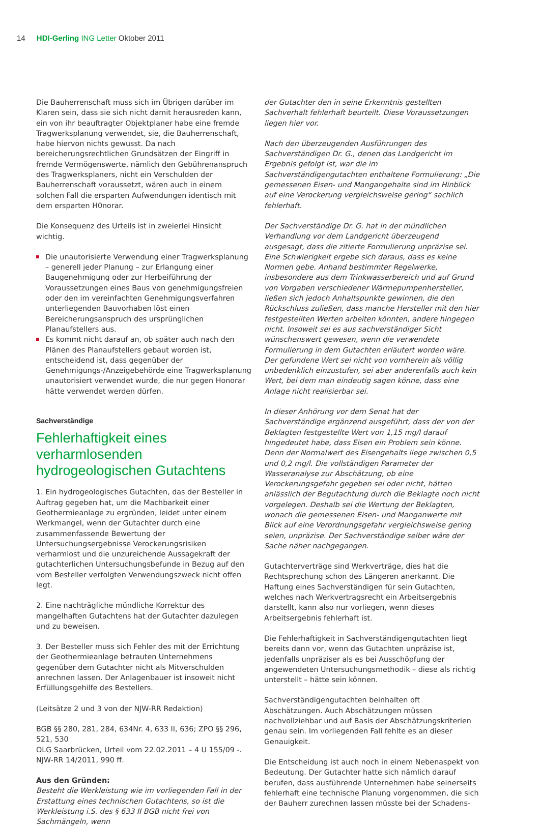14 HDI-Gerling ING Letter Oktober 2011
Die Bauherrenschaft muss sich im Übrigen darüber im Klaren sein, dass sie sich nicht damit herausreden kann, ein von ihr beauftragter Objektplaner habe eine fremde Tragwerksplanung verwendet, sie, die Bauherrenschaft, habe hiervon nichts gewusst. Da nach bereicherungsrechtlichen Grundsätzen der Eingriff in fremde Vermögenswerte, nämlich den Gebührenanspruch des Tragwerksplaners, nicht ein Verschulden der Bauherrenschaft voraussetzt, wären auch in einem solchen Fall die ersparten Aufwendungen identisch mit dem ersparten H0norar.
Die Konsequenz des Urteils ist in zweierlei Hinsicht wichtig.
Die unautorisierte Verwendung einer Tragwerksplanung – generell jeder Planung – zur Erlangung einer Baugenehmigung oder zur Herbeiführung der Voraussetzungen eines Baus von genehmigungsfreien oder den im vereinfachten Genehmigungsverfahren unterliegenden Bauvorhaben löst einen Bereicherungsanspruch des ursprünglichen Planaufstellers aus.
Es kommt nicht darauf an, ob später auch nach den Plänen des Planaufstellers gebaut worden ist, entscheidend ist, dass gegenüber der Genehmigungs-/Anzeigebehörde eine Tragwerksplanung unautorisiert verwendet wurde, die nur gegen Honorar hätte verwendet werden dürfen.
Sachverständige
Fehlerhaftigkeit eines verharmlosenden hydrogeologischen Gutachtens
1. Ein hydrogeologisches Gutachten, das der Besteller in Auftrag gegeben hat, um die Machbarkeit einer Geothermieanlage zu ergründen, leidet unter einem Werkmangel, wenn der Gutachter durch eine zusammenfassende Bewertung der Untersuchungsergebnisse Verockerungsrisiken verharmlost und die unzureichende Aussagekraft der gutachterlichen Untersuchungsbefunde in Bezug auf den vom Besteller verfolgten Verwendungszweck nicht offen legt.
2. Eine nachträgliche mündliche Korrektur des mangelhaften Gutachtens hat der Gutachter dazulegen und zu beweisen.
3. Der Besteller muss sich Fehler des mit der Errichtung der Geothermieanlage betrauten Unternehmens gegenüber dem Gutachter nicht als Mitverschulden anrechnen lassen. Der Anlagenbauer ist insoweit nicht Erfüllungsgehilfe des Bestellers.
(Leitsätze 2 und 3 von der NJW-RR Redaktion)
BGB §§ 280, 281, 284, 634Nr. 4, 633 II, 636; ZPO §§ 296, 521, 530
OLG Saarbrücken, Urteil vom 22.02.2011 – 4 U 155/09 -. NJW-RR 14/2011, 990 ff.
Aus den Gründen:
Besteht die Werkleistung wie im vorliegenden Fall in der Erstattung eines technischen Gutachtens, so ist die Werkleistung i.S. des § 633 II BGB nicht frei von Sachmängeln, wenn
der Gutachter den in seine Erkenntnis gestellten Sachverhalt fehlerhaft beurteilt. Diese Voraussetzungen liegen hier vor.
Nach den überzeugenden Ausführungen des Sachverständigen Dr. G., denen das Landgericht im Ergebnis gefolgt ist, war die im Sachverständigengutachten enthaltene Formulierung: „Die gemessenen Eisen- und Mangangehalte sind im Hinblick auf eine Verockerung vergleichsweise gering“ sachlich fehlerhaft.
Der Sachverständige Dr. G. hat in der mündlichen Verhandlung vor dem Landgericht überzeugend ausgesagt, dass die zitierte Formulierung unpräzise sei. Eine Schwierigkeit ergebe sich daraus, dass es keine Normen gebe. Anhand bestimmter Regelwerke, insbesondere aus dem Trinkwasserbereich und auf Grund von Vorgaben verschiedener Wärmepumpenhersteller, ließen sich jedoch Anhaltspunkte gewinnen, die den Rückschluss zuließen, dass manche Hersteller mit den hier festgestellten Werten arbeiten könnten, andere hingegen nicht. Insoweit sei es aus sachverständiger Sicht wünschenswert gewesen, wenn die verwendete Formulierung in dem Gutachten erläutert worden wäre. Der gefundene Wert sei nicht von vornherein als völlig unbedenklich einzustufen, sei aber anderenfalls auch kein Wert, bei dem man eindeutig sagen könne, dass eine Anlage nicht realisierbar sei.
In dieser Anhörung vor dem Senat hat der Sachverständige ergänzend ausgeführt, dass der von der Beklagten festgestellte Wert von 1,15 mg/l darauf hingedeutet habe, dass Eisen ein Problem sein könne. Denn der Normalwert des Eisengehalts liege zwischen 0,5 und 0,2 mg/l. Die vollständigen Parameter der Wasseranalyse zur Abschätzung, ob eine Verockerungsgefahr gegeben sei oder nicht, hätten anlässlich der Begutachtung durch die Beklagte noch nicht vorgelegen. Deshalb sei die Wertung der Beklagten, wonach die gemessenen Eisen- und Manganwerte mit Blick auf eine Verordnungsgefahr vergleichsweise gering seien, unpräzise. Der Sachverständige selber wäre der Sache näher nachgegangen.
Gutachterverträge sind Werkverträge, dies hat die Rechtsprechung schon des Längeren anerkannt. Die Haftung eines Sachverständigen für sein Gutachten, welches nach Werkvertragsrecht ein Arbeitsergebnis darstellt, kann also nur vorliegen, wenn dieses Arbeitsergebnis fehlerhaft ist.
Die Fehlerhaftigkeit in Sachverständigengutachten liegt bereits dann vor, wenn das Gutachten unpräzise ist, jedenfalls unpräziser als es bei Ausschöpfung der angewendeten Untersuchungsmethodik – diese als richtig unterstellt – hätte sein können.
Sachverständigengutachten beinhalten oft Abschätzungen. Auch Abschätzungen müssen nachvollziehbar und auf Basis der Abschätzungskriterien genau sein. Im vorliegenden Fall fehlte es an dieser Genauigkeit.
Die Entscheidung ist auch noch in einem Nebenaspekt von Bedeutung. Der Gutachter hatte sich nämlich darauf berufen, dass ausführende Unternehmen habe seinerseits fehlerhaft eine technische Planung vorgenommen, die sich der Bauherr zurechnen lassen müsste bei der Schadens-